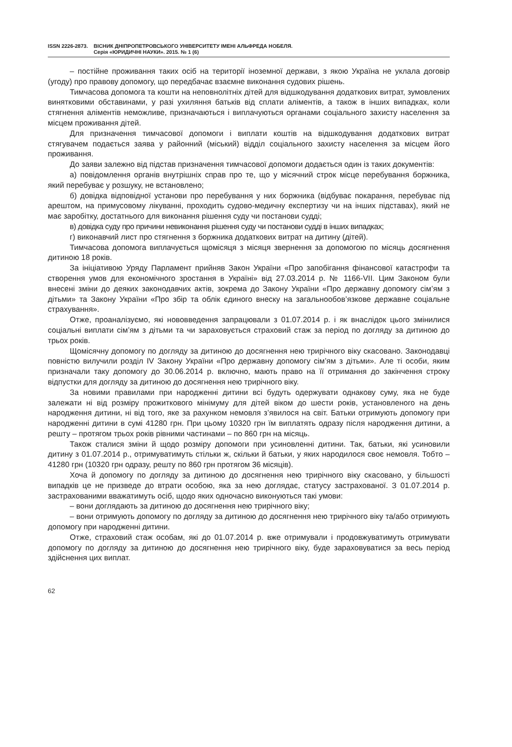ISSN 2226-2873.
ВІСНИК ДНІПРОПЕТРОВСЬКОГО УНІВЕРСИТЕТУ ІМЕНІ АЛЬФРЕДА НОБЕЛЯ.
Серія «ЮРИДИЧНІ НАУКИ». 2015. № 1 (6)
– постійне проживання таких осіб на території іноземної держави, з якою Україна не уклала договір (угоду) про правову допомогу, що передбачає взаємне виконання судових рішень.
Тимчасова допомога та кошти на неповнолітніх дітей для відшкодування додаткових витрат, зумовлених винятковими обставинами, у разі ухиляння батьків від сплати аліментів, а також в інших випадках, коли стягнення аліментів неможливе, призначаються і виплачуються органами соціального захисту населення за місцем проживання дітей.
Для призначення тимчасової допомоги і виплати коштів на відшкодування додаткових витрат стягувачем подається заява у районний (міський) відділ соціального захисту населення за місцем його проживання.
До заяви залежно від підстав призначення тимчасової допомоги додається один із таких документів:
а) повідомлення органів внутрішніх справ про те, що у місячний строк місце перебування боржника, який перебуває у розшуку, не встановлено;
б) довідка відповідної установи про перебування у них боржника (відбуває покарання, перебуває під арештом, на примусовому лікуванні, проходить судово-медичну експертизу чи на інших підставах), який не має заробітку, достатнього для виконання рішення суду чи постанови судді;
в) довідка суду про причини невиконання рішення суду чи постанови судді в інших випадках;
г) виконавчий лист про стягнення з боржника додаткових витрат на дитину (дітей).
Тимчасова допомога виплачується щомісяця з місяця звернення за допомогою по місяць досягнення дитиною 18 років.
За ініціативою Уряду Парламент прийняв Закон України «Про запобігання фінансової катастрофи та створення умов для економічного зростання в Україні» від 27.03.2014 р. № 1166-VII. Цим Законом були внесені зміни до деяких законодавчих актів, зокрема до Закону України «Про державну допомогу сім’ям з дітьми» та Закону України «Про збір та облік єдиного внеску на загальнообов’язкове державне соціальне страхування».
Отже, проаналізуємо, які нововведення запрацювали з 01.07.2014 р. і як внаслідок цього змінилися соціальні виплати сім’ям з дітьми та чи зараховується страховий стаж за період по догляду за дитиною до трьох років.
Щомісячну допомогу по догляду за дитиною до досягнення нею трирічного віку скасовано. Законодавці повністю вилучили розділ IV Закону України «Про державну допомогу сім’ям з дітьми». Але ті особи, яким призначали таку допомогу до 30.06.2014 р. включно, мають право на її отримання до закінчення строку відпустки для догляду за дитиною до досягнення нею трирічного віку.
За новими правилами при народженні дитини всі будуть одержувати однакову суму, яка не буде залежати ні від розміру прожиткового мінімуму для дітей віком до шести років, установленого на день народження дитини, ні від того, яке за рахунком немовля з’явилося на світ. Батьки отримують допомогу при народженні дитини в сумі 41280 грн. При цьому 10320 грн їм виплатять одразу після народження дитини, а решту – протягом трьох років рівними частинами – по 860 грн на місяць.
Також сталися зміни й щодо розміру допомоги при усиновленні дитини. Так, батьки, які усиновили дитину з 01.07.2014 р., отримуватимуть стільки ж, скільки й батьки, у яких народилося своє немовля. Тобто – 41280 грн (10320 грн одразу, решту по 860 грн протягом 36 місяців).
Хоча й допомогу по догляду за дитиною до досягнення нею трирічного віку скасовано, у більшості випадків це не призведе до втрати особою, яка за нею доглядає, статусу застрахованої. З 01.07.2014 р. застрахованими вважатимуть осіб, щодо яких одночасно виконуються такі умови:
– вони доглядають за дитиною до досягнення нею трирічного віку;
– вони отримують допомогу по догляду за дитиною до досягнення нею трирічного віку та/або отримують допомогу при народженні дитини.
Отже, страховий стаж особам, які до 01.07.2014 р. вже отримували і продовжуватимуть отримувати допомогу по догляду за дитиною до досягнення нею трирічного віку, буде зараховуватися за весь період здійснення цих виплат.
62